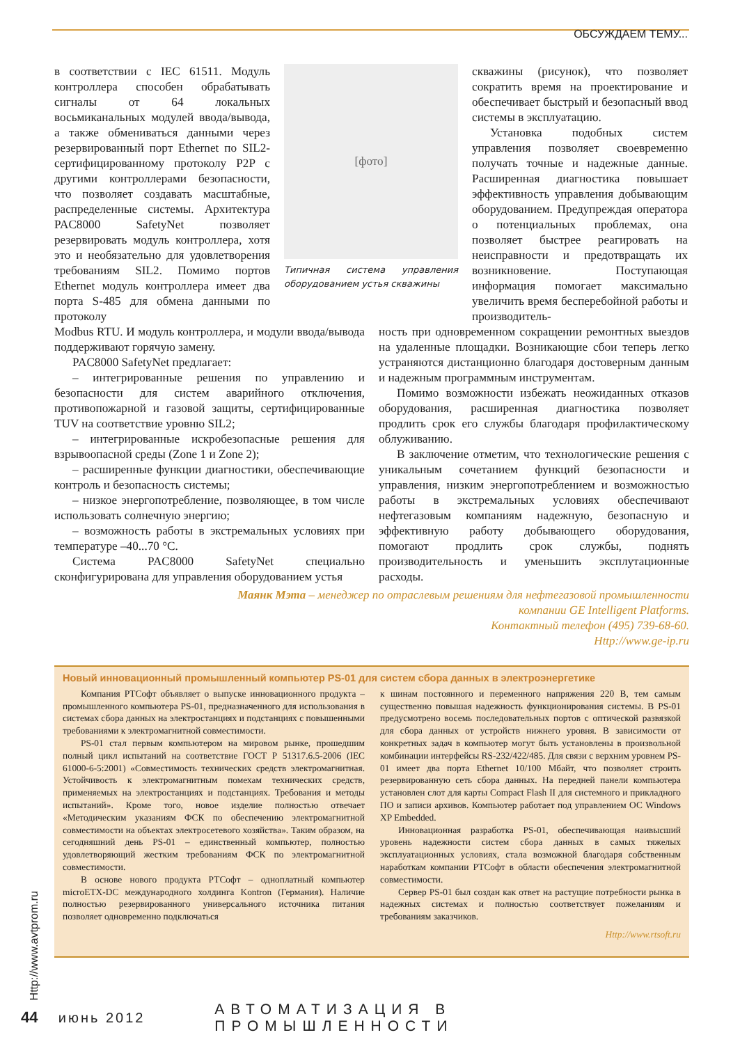ОБСУЖДАЕМ ТЕМУ...
в соответствии с IEC 61511. Модуль контроллера способен обрабатывать сигналы от 64 локальных восьмиканальных модулей ввода/вывода, а также обмениваться данными через резервированный порт Ethernet по SIL2-сертифицированному протоколу P2P с другими контроллерами безопасности, что позволяет создавать масштабные, распределенные системы. Архитектура PAC8000 SafetyNet позволяет резервировать модуль контроллера, хотя это и необязательно для удовлетворения требованиям SIL2. Помимо портов Ethernet модуль контроллера имеет два порта S-485 для обмена данными по протоколу
[фото]
Типичная система управления оборудованием устья скважины
скважины (рисунок), что позволяет сократить время на проектирование и обеспечивает быстрый и безопасный ввод системы в эксплуатацию.
Установка подобных систем управления позволяет своевременно получать точные и надежные данные. Расширенная диагностика повышает эффективность управления добывающим оборудованием. Предупреждая оператора о потенциальных проблемах, она позволяет быстрее реагировать на неисправности и предотвращать их возникновение. Поступающая информация помогает максимально увеличить время бесперебойной работы и производитель-
Modbus RTU. И модуль контроллера, и модули ввода/вывода поддерживают горячую замену.
PAC8000 SafetyNet предлагает:
– интегрированные решения по управлению и безопасности для систем аварийного отключения, противопожарной и газовой защиты, сертифицированные TUV на соответствие уровню SIL2;
– интегрированные искробезопасные решения для взрывоопасной среды (Zone 1 и Zone 2);
– расширенные функции диагностики, обеспечивающие контроль и безопасность системы;
– низкое энергопотребление, позволяющее, в том числе использовать солнечную энергию;
– возможность работы в экстремальных условиях при температуре –40...70 °С.
Система PAC8000 SafetyNet специально сконфигурирована для управления оборудованием устья
ность при одновременном сокращении ремонтных выездов на удаленные площадки. Возникающие сбои теперь легко устраняются дистанционно благодаря достоверным данным и надежным программным инструментам.
Помимо возможности избежать неожиданных отказов оборудования, расширенная диагностика позволяет продлить срок его службы благодаря профилактическому облуживанию.
В заключение отметим, что технологические решения с уникальным сочетанием функций безопасности и управления, низким энергопотреблением и возможностью работы в экстремальных условиях обеспечивают нефтегазовым компаниям надежную, безопасную и эффективную работу добывающего оборудования, помогают продлить срок службы, поднять производительность и уменьшить эксплутационные расходы.
Маянк Мэта – менеджер по отраслевым решениям для нефтегазовой промышленности
компании GE Intelligent Platforms.
Контактный телефон (495) 739-68-60.
Http://www.ge-ip.ru
Новый инновационный промышленный компьютер PS-01 для систем сбора данных в электроэнергетике
Компания РТСофт объявляет о выпуске инновационного продукта – промышленного компьютера PS-01, предназначенного для использования в системах сбора данных на электростанциях и подстанциях с повышенными требованиями к электромагнитной совместимости.
PS-01 стал первым компьютером на мировом рынке, прошедшим полный цикл испытаний на соответствие ГОСТ Р 51317.6.5-2006 (IEC 61000-6-5:2001) «Совместимость технических средств электромагнитная. Устойчивость к электромагнитным помехам технических средств, применяемых на электростанциях и подстанциях. Требования и методы испытаний». Кроме того, новое изделие полностью отвечает «Методическим указаниям ФСК по обеспечению электромагнитной совместимости на объектах электросетевого хозяйства». Таким образом, на сегодняшний день PS-01 – единственный компьютер, полностью удовлетворяющий жестким требованиям ФСК по электромагнитной совместимости.
В основе нового продукта РТСофт – одноплатный компьютер microETX-DC международного холдинга Kontron (Германия). Наличие полностью резервированного универсального источника питания позволяет одновременно подключаться
к шинам постоянного и переменного напряжения 220 В, тем самым существенно повышая надежность функционирования системы. В PS-01 предусмотрено восемь последовательных портов с оптической развязкой для сбора данных от устройств нижнего уровня. В зависимости от конкретных задач в компьютер могут быть установлены в произвольной комбинации интерфейсы RS-232/422/485. Для связи с верхним уровнем PS-01 имеет два порта Ethernet 10/100 Мбайт, что позволяет строить резервированную сеть сбора данных. На передней панели компьютера установлен слот для карты Compact Flash II для системного и прикладного ПО и записи архивов. Компьютер работает под управлением ОС Windows XP Embedded.
Инновационная разработка PS-01, обеспечивающая наивысший уровень надежности систем сбора данных в самых тяжелых эксплуатационных условиях, стала возможной благодаря собственным наработкам компании РТСофт в области обеспечения электромагнитной совместимости.
Сервер PS-01 был создан как ответ на растущие потребности рынка в надежных системах и полностью соответствует пожеланиям и требованиям заказчиков.
Http://www.rtsoft.ru
Http://www.avtprom.ru
44 июнь 2012 АВТОМАТИЗАЦИЯ В ПРОМЫШЛЕННОСТИ